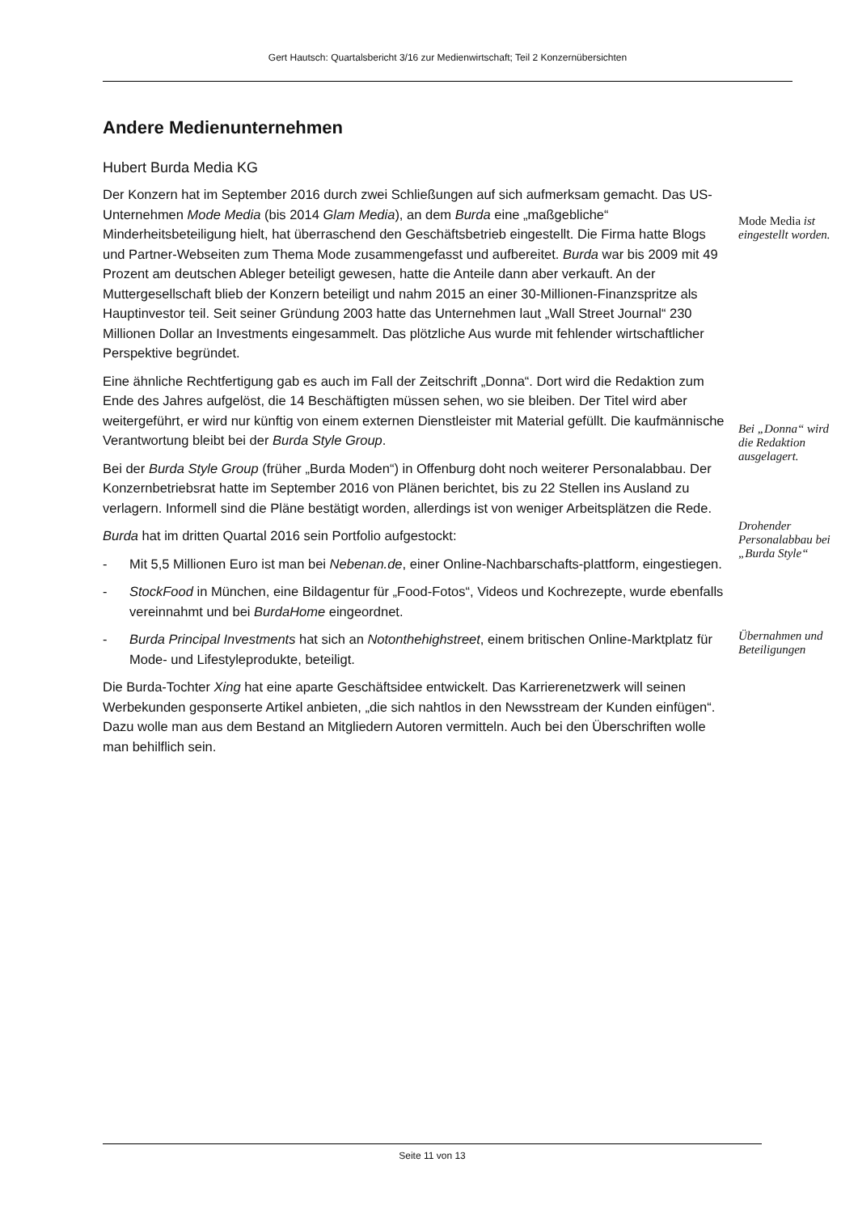Gert Hautsch: Quartalsbericht 3/16 zur Medienwirtschaft; Teil 2 Konzernübersichten
Andere Medienunternehmen
Hubert Burda Media KG
Der Konzern hat im September 2016 durch zwei Schließungen auf sich aufmerksam gemacht. Das US-Unternehmen Mode Media (bis 2014 Glam Media), an dem Burda eine „maßgebliche“ Minderheitsbeteiligung hielt, hat überraschend den Geschäftsbetrieb eingestellt. Die Firma hatte Blogs und Partner-Webseiten zum Thema Mode zusammengefasst und aufbereitet. Burda war bis 2009 mit 49 Prozent am deutschen Ableger beteiligt gewesen, hatte die Anteile dann aber verkauft. An der Muttergesellschaft blieb der Konzern beteiligt und nahm 2015 an einer 30-Millionen-Finanzspritze als Hauptinvestor teil. Seit seiner Gründung 2003 hatte das Unternehmen laut „Wall Street Journal“ 230 Millionen Dollar an Investments eingesammelt. Das plötzliche Aus wurde mit fehlender wirtschaftlicher Perspektive begründet.
Eine ähnliche Rechtfertigung gab es auch im Fall der Zeitschrift „Donna“. Dort wird die Redaktion zum Ende des Jahres aufgelöst, die 14 Beschäftigten müssen sehen, wo sie bleiben. Der Titel wird aber weitergeführt, er wird nur künftig von einem externen Dienstleister mit Material gefüllt. Die kaufmännische Verantwortung bleibt bei der Burda Style Group.
Bei der Burda Style Group (früher „Burda Moden“) in Offenburg doht noch weiterer Personalabbau. Der Konzernbetriebsrat hatte im September 2016 von Plänen berichtet, bis zu 22 Stellen ins Ausland zu verlagern. Informell sind die Pläne bestätigt worden, allerdings ist von weniger Arbeitsplätzen die Rede.
Burda hat im dritten Quartal 2016 sein Portfolio aufgestockt:
- Mit 5,5 Millionen Euro ist man bei Nebenan.de, einer Online-Nachbarschafts-plattform, eingestiegen.
- StockFood in München, eine Bildagentur für „Food-Fotos“, Videos und Kochrezepte, wurde ebenfalls vereinnahmt und bei BurdaHome eingeordnet.
- Burda Principal Investments hat sich an Notonthehighstreet, einem britischen Online-Marktplatz für Mode- und Lifestyleprodukte, beteiligt.
Die Burda-Tochter Xing hat eine aparte Geschäftsidee entwickelt. Das Karrierenetzwerk will seinen Werbekunden gesponserte Artikel anbieten, „die sich nahtlos in den Newsstream der Kunden einfügen“. Dazu wolle man aus dem Bestand an Mitgliedern Autoren vermitteln. Auch bei den Überschriften wolle man behilflich sein.
Mode Media ist eingestellt worden.
Bei „Donna“ wird die Redaktion ausgelagert.
Drohender Personalabbau bei „Burda Style“
Übernahmen und Beteiligungen
Seite 11 von 13